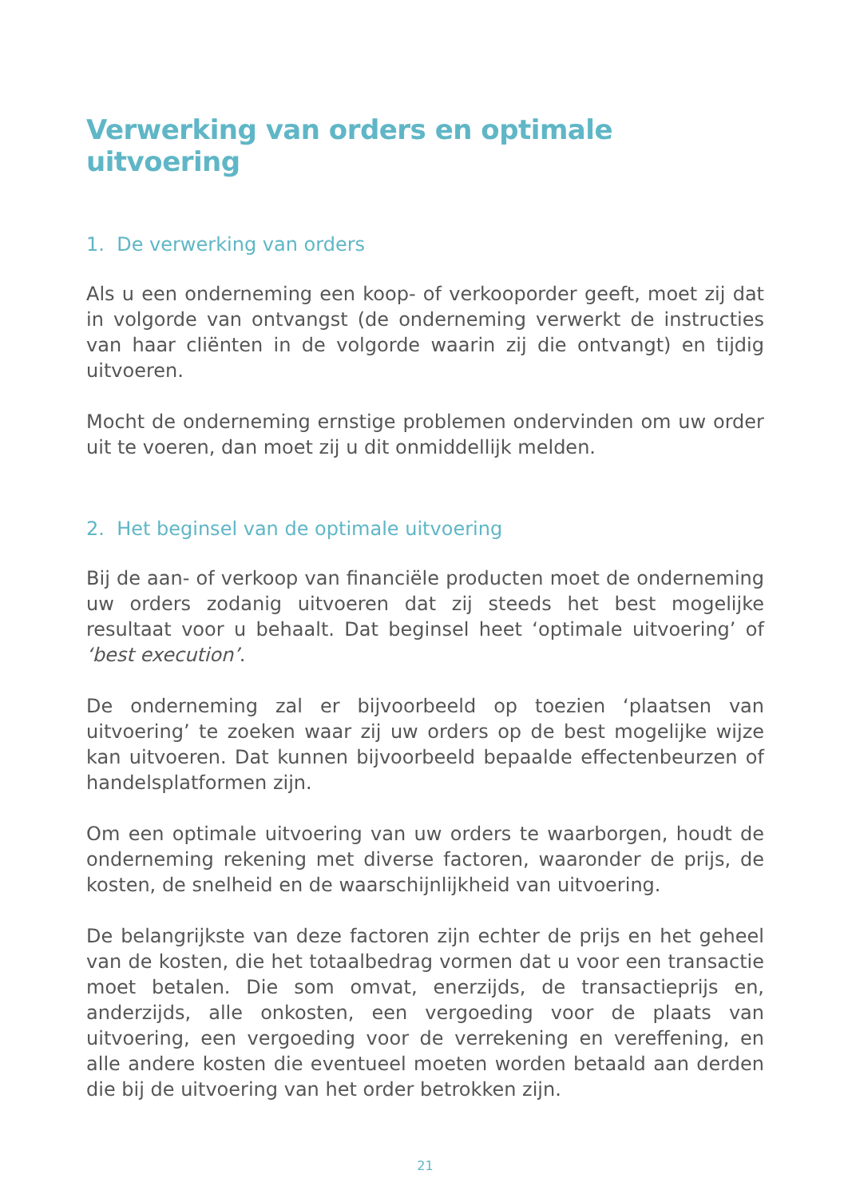Verwerking van orders en optimale uitvoering
1. De verwerking van orders
Als u een onderneming een koop- of verkooporder geeft, moet zij dat in volgorde van ontvangst (de onderneming verwerkt de instructies van haar cliënten in de volgorde waarin zij die ontvangt) en tijdig uitvoeren.
Mocht de onderneming ernstige problemen ondervinden om uw order uit te voeren, dan moet zij u dit onmiddellijk melden.
2. Het beginsel van de optimale uitvoering
Bij de aan- of verkoop van financiële producten moet de onderneming uw orders zodanig uitvoeren dat zij steeds het best mogelijke resultaat voor u behaalt. Dat beginsel heet ‘optimale uitvoering’ of ‘best execution’.
De onderneming zal er bijvoorbeeld op toezien ‘plaatsen van uitvoering’ te zoeken waar zij uw orders op de best mogelijke wijze kan uitvoeren. Dat kunnen bijvoorbeeld bepaalde effectenbeurzen of handelsplatformen zijn.
Om een optimale uitvoering van uw orders te waarborgen, houdt de onderneming rekening met diverse factoren, waaronder de prijs, de kosten, de snelheid en de waarschijnlijkheid van uitvoering.
De belangrijkste van deze factoren zijn echter de prijs en het geheel van de kosten, die het totaalbedrag vormen dat u voor een transactie moet betalen. Die som omvat, enerzijds, de transactieprijs en, anderzijds, alle onkosten, een vergoeding voor de plaats van uitvoering, een vergoeding voor de verrekening en vereffening, en alle andere kosten die eventueel moeten worden betaald aan derden die bij de uitvoering van het order betrokken zijn.
21